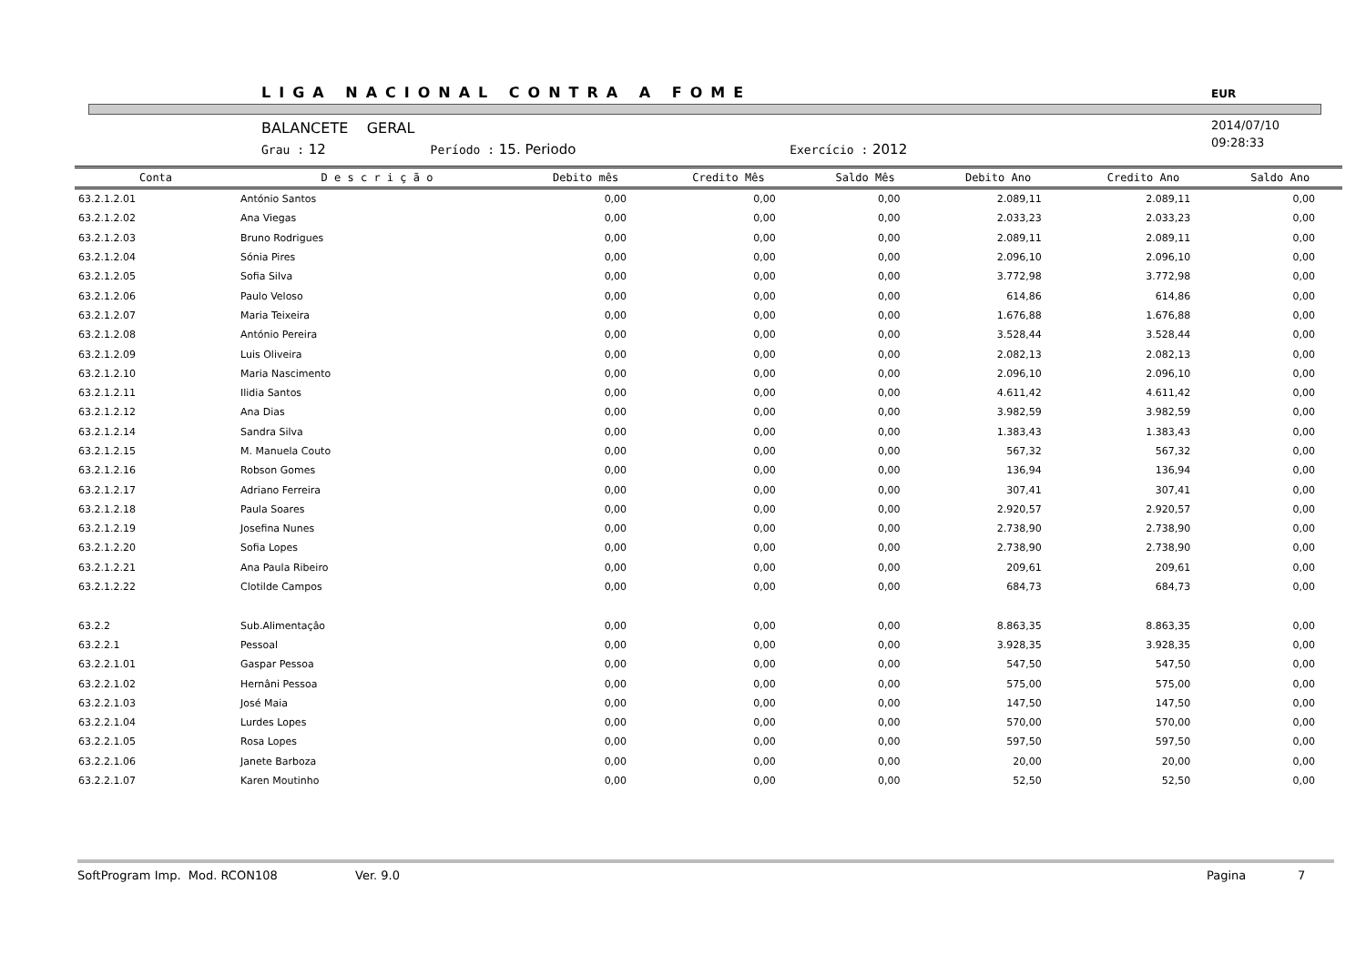LIGA NACIONAL CONTRA A FOME EUR
BALANCETE GERAL
Grau : 12 Período : 15. Periodo Exercício : 2012
2014/07/10
09:28:33
| Conta | D e s c r i ç ã o | Debito mês | Credito Mês | Saldo Mês | Debito Ano | Credito Ano | Saldo Ano |
| --- | --- | --- | --- | --- | --- | --- | --- |
| 63.2.1.2.01 | António Santos | 0,00 | 0,00 | 0,00 | 2.089,11 | 2.089,11 | 0,00 |
| 63.2.1.2.02 | Ana Viegas | 0,00 | 0,00 | 0,00 | 2.033,23 | 2.033,23 | 0,00 |
| 63.2.1.2.03 | Bruno Rodrigues | 0,00 | 0,00 | 0,00 | 2.089,11 | 2.089,11 | 0,00 |
| 63.2.1.2.04 | Sónia Pires | 0,00 | 0,00 | 0,00 | 2.096,10 | 2.096,10 | 0,00 |
| 63.2.1.2.05 | Sofia Silva | 0,00 | 0,00 | 0,00 | 3.772,98 | 3.772,98 | 0,00 |
| 63.2.1.2.06 | Paulo Veloso | 0,00 | 0,00 | 0,00 | 614,86 | 614,86 | 0,00 |
| 63.2.1.2.07 | Maria Teixeira | 0,00 | 0,00 | 0,00 | 1.676,88 | 1.676,88 | 0,00 |
| 63.2.1.2.08 | António Pereira | 0,00 | 0,00 | 0,00 | 3.528,44 | 3.528,44 | 0,00 |
| 63.2.1.2.09 | Luis Oliveira | 0,00 | 0,00 | 0,00 | 2.082,13 | 2.082,13 | 0,00 |
| 63.2.1.2.10 | Maria Nascimento | 0,00 | 0,00 | 0,00 | 2.096,10 | 2.096,10 | 0,00 |
| 63.2.1.2.11 | Ilidia Santos | 0,00 | 0,00 | 0,00 | 4.611,42 | 4.611,42 | 0,00 |
| 63.2.1.2.12 | Ana Dias | 0,00 | 0,00 | 0,00 | 3.982,59 | 3.982,59 | 0,00 |
| 63.2.1.2.14 | Sandra Silva | 0,00 | 0,00 | 0,00 | 1.383,43 | 1.383,43 | 0,00 |
| 63.2.1.2.15 | M. Manuela Couto | 0,00 | 0,00 | 0,00 | 567,32 | 567,32 | 0,00 |
| 63.2.1.2.16 | Robson Gomes | 0,00 | 0,00 | 0,00 | 136,94 | 136,94 | 0,00 |
| 63.2.1.2.17 | Adriano Ferreira | 0,00 | 0,00 | 0,00 | 307,41 | 307,41 | 0,00 |
| 63.2.1.2.18 | Paula Soares | 0,00 | 0,00 | 0,00 | 2.920,57 | 2.920,57 | 0,00 |
| 63.2.1.2.19 | Josefina Nunes | 0,00 | 0,00 | 0,00 | 2.738,90 | 2.738,90 | 0,00 |
| 63.2.1.2.20 | Sofia Lopes | 0,00 | 0,00 | 0,00 | 2.738,90 | 2.738,90 | 0,00 |
| 63.2.1.2.21 | Ana Paula Ribeiro | 0,00 | 0,00 | 0,00 | 209,61 | 209,61 | 0,00 |
| 63.2.1.2.22 | Clotilde Campos | 0,00 | 0,00 | 0,00 | 684,73 | 684,73 | 0,00 |
| 63.2.2 | Sub.Alimentaçâo | 0,00 | 0,00 | 0,00 | 8.863,35 | 8.863,35 | 0,00 |
| 63.2.2.1 | Pessoal | 0,00 | 0,00 | 0,00 | 3.928,35 | 3.928,35 | 0,00 |
| 63.2.2.1.01 | Gaspar Pessoa | 0,00 | 0,00 | 0,00 | 547,50 | 547,50 | 0,00 |
| 63.2.2.1.02 | Hernâni Pessoa | 0,00 | 0,00 | 0,00 | 575,00 | 575,00 | 0,00 |
| 63.2.2.1.03 | José Maia | 0,00 | 0,00 | 0,00 | 147,50 | 147,50 | 0,00 |
| 63.2.2.1.04 | Lurdes Lopes | 0,00 | 0,00 | 0,00 | 570,00 | 570,00 | 0,00 |
| 63.2.2.1.05 | Rosa Lopes | 0,00 | 0,00 | 0,00 | 597,50 | 597,50 | 0,00 |
| 63.2.2.1.06 | Janete Barboza | 0,00 | 0,00 | 0,00 | 20,00 | 20,00 | 0,00 |
| 63.2.2.1.07 | Karen Moutinho | 0,00 | 0,00 | 0,00 | 52,50 | 52,50 | 0,00 |
SoftProgram Imp. Mod. RCON108 Ver. 9.0 Pagina 7